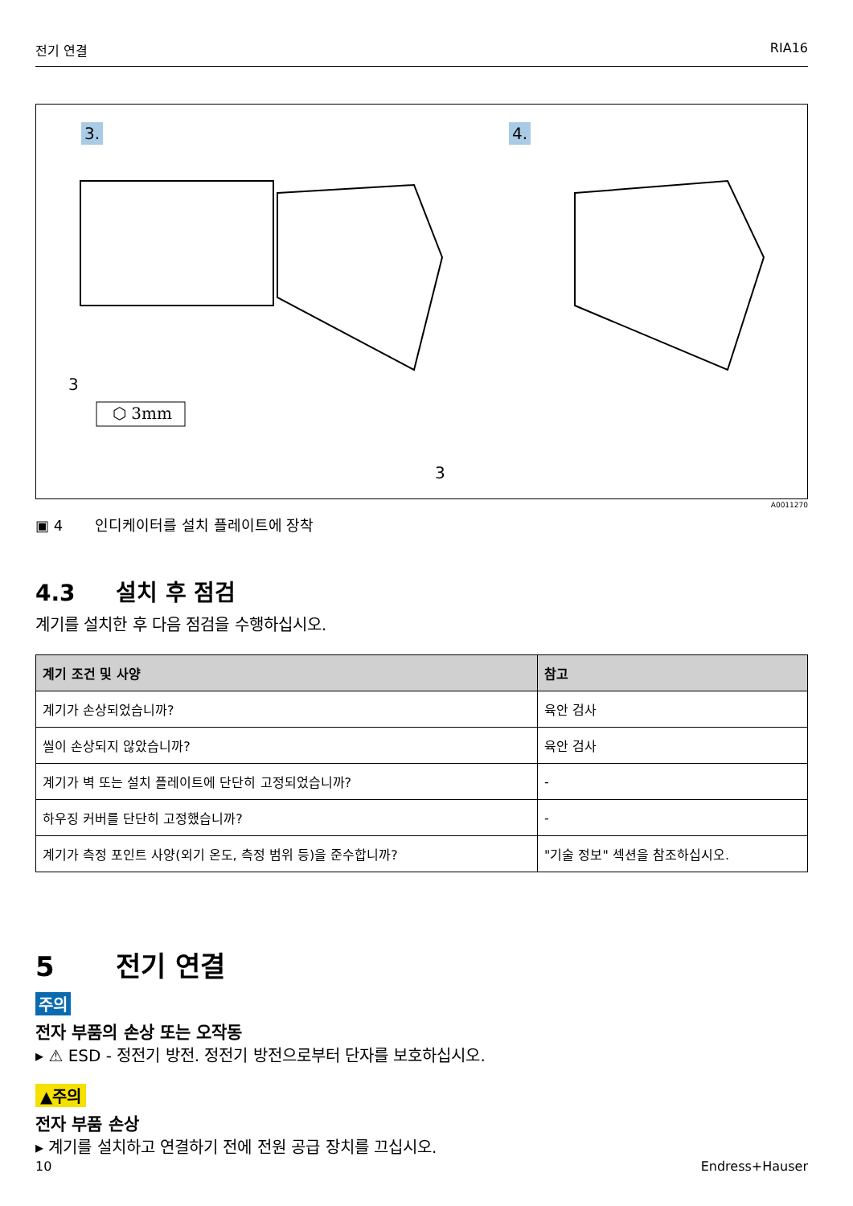전기 연결 RIA16
3. 4.
3
⬡ 3mm
3
A0011270
▣ 4 인디케이터를 설치 플레이트에 장착
4.3 설치 후 점검
계기를 설치한 후 다음 점검을 수행하십시오.
| 계기 조건 및 사양 | 참고 |
| --- | --- |
| 계기가 손상되었습니까? | 육안 검사 |
| 씰이 손상되지 않았습니까? | 육안 검사 |
| 계기가 벽 또는 설치 플레이트에 단단히 고정되었습니까? | - |
| 하우징 커버를 단단히 고정했습니까? | - |
| 계기가 측정 포인트 사양(외기 온도, 측정 범위 등)을 준수합니까? | "기술 정보" 섹션을 참조하십시오. |
5 전기 연결
주의
전자 부품의 손상 또는 오작동
▸ ⚠ ESD - 정전기 방전. 정전기 방전으로부터 단자를 보호하십시오.
▲주의
전자 부품 손상
▸ 계기를 설치하고 연결하기 전에 전원 공급 장치를 끄십시오.
10 Endress+Hauser